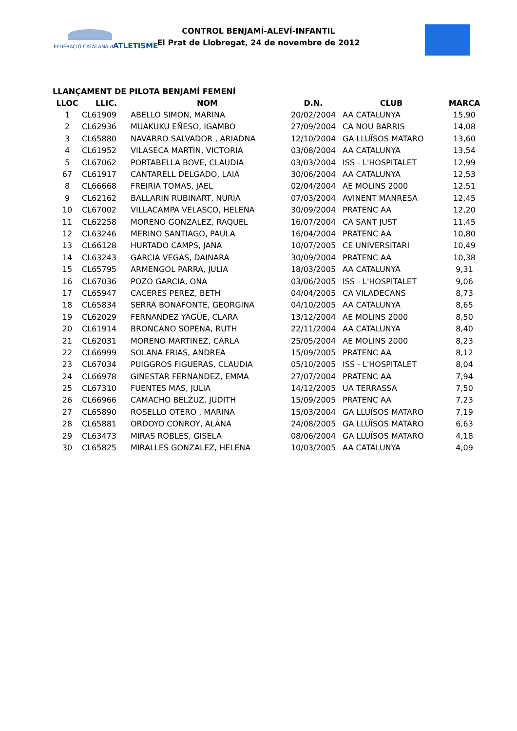FEDERACIÓ CATALANA d' ATLETISME
CONTROL BENJAMÍ-ALEVÍ-INFANTIL
El Prat de Llobregat, 24 de novembre de 2012
LLANÇAMENT DE PILOTA BENJAMÍ FEMENÍ
| LLOC | LLIC. | NOM | D.N. | CLUB | MARCA |
| --- | --- | --- | --- | --- | --- |
| 1 | CL61909 | ABELLO SIMON, MARINA | 20/02/2004 | AA CATALUNYA | 15,90 |
| 2 | CL62936 | MUAKUKU EÑESO, IGAMBO | 27/09/2004 | CA NOU BARRIS | 14,08 |
| 3 | CL65880 | NAVARRO SALVADOR , ARIADNA | 12/10/2004 | GA LLUÏSOS MATARO | 13,60 |
| 4 | CL61952 | VILASECA MARTIN, VICTORIA | 03/08/2004 | AA CATALUNYA | 13,54 |
| 5 | CL67062 | PORTABELLA BOVE, CLAUDIA | 03/03/2004 | ISS - L'HOSPITALET | 12,99 |
| 67 | CL61917 | CANTARELL DELGADO, LAIA | 30/06/2004 | AA CATALUNYA | 12,53 |
| 8 | CL66668 | FREIRIA TOMAS, JAEL | 02/04/2004 | AE MOLINS 2000 | 12,51 |
| 9 | CL62162 | BALLARIN RUBINART, NURIA | 07/03/2004 | AVINENT MANRESA | 12,45 |
| 10 | CL67002 | VILLACAMPA VELASCO, HELENA | 30/09/2004 | PRATENC AA | 12,20 |
| 11 | CL62258 | MORENO GONZALEZ, RAQUEL | 16/07/2004 | CA SANT JUST | 11,45 |
| 12 | CL63246 | MERINO SANTIAGO, PAULA | 16/04/2004 | PRATENC AA | 10,80 |
| 13 | CL66128 | HURTADO CAMPS, JANA | 10/07/2005 | CE UNIVERSITARI | 10,49 |
| 14 | CL63243 | GARCIA VEGAS, DAINARA | 30/09/2004 | PRATENC AA | 10,38 |
| 15 | CL65795 | ARMENGOL PARRA, JULIA | 18/03/2005 | AA CATALUNYA | 9,31 |
| 16 | CL67036 | POZO GARCIA, ONA | 03/06/2005 | ISS - L'HOSPITALET | 9,06 |
| 17 | CL65947 | CACERES PEREZ, BETH | 04/04/2005 | CA VILADECANS | 8,73 |
| 18 | CL65834 | SERRA BONAFONTE, GEORGINA | 04/10/2005 | AA CATALUNYA | 8,65 |
| 19 | CL62029 | FERNANDEZ YAGÜE, CLARA | 13/12/2004 | AE MOLINS 2000 | 8,50 |
| 20 | CL61914 | BRONCANO SOPENA, RUTH | 22/11/2004 | AA CATALUNYA | 8,40 |
| 21 | CL62031 | MORENO MARTINEZ, CARLA | 25/05/2004 | AE MOLINS 2000 | 8,23 |
| 22 | CL66999 | SOLANA FRIAS, ANDREA | 15/09/2005 | PRATENC AA | 8,12 |
| 23 | CL67034 | PUIGGROS FIGUERAS, CLAUDIA | 05/10/2005 | ISS - L'HOSPITALET | 8,04 |
| 24 | CL66978 | GINESTAR FERNANDEZ, EMMA | 27/07/2004 | PRATENC AA | 7,94 |
| 25 | CL67310 | FUENTES MAS, JULIA | 14/12/2005 | UA TERRASSA | 7,50 |
| 26 | CL66966 | CAMACHO BELZUZ, JUDITH | 15/09/2005 | PRATENC AA | 7,23 |
| 27 | CL65890 | ROSELLO OTERO , MARINA | 15/03/2004 | GA LLUÏSOS MATARO | 7,19 |
| 28 | CL65881 | ORDOYO CONROY, ALANA | 24/08/2005 | GA LLUÏSOS MATARO | 6,63 |
| 29 | CL63473 | MIRAS ROBLES, GISELA | 08/06/2004 | GA LLUÏSOS MATARO | 4,18 |
| 30 | CL65825 | MIRALLES GONZALEZ, HELENA | 10/03/2005 | AA CATALUNYA | 4,09 |